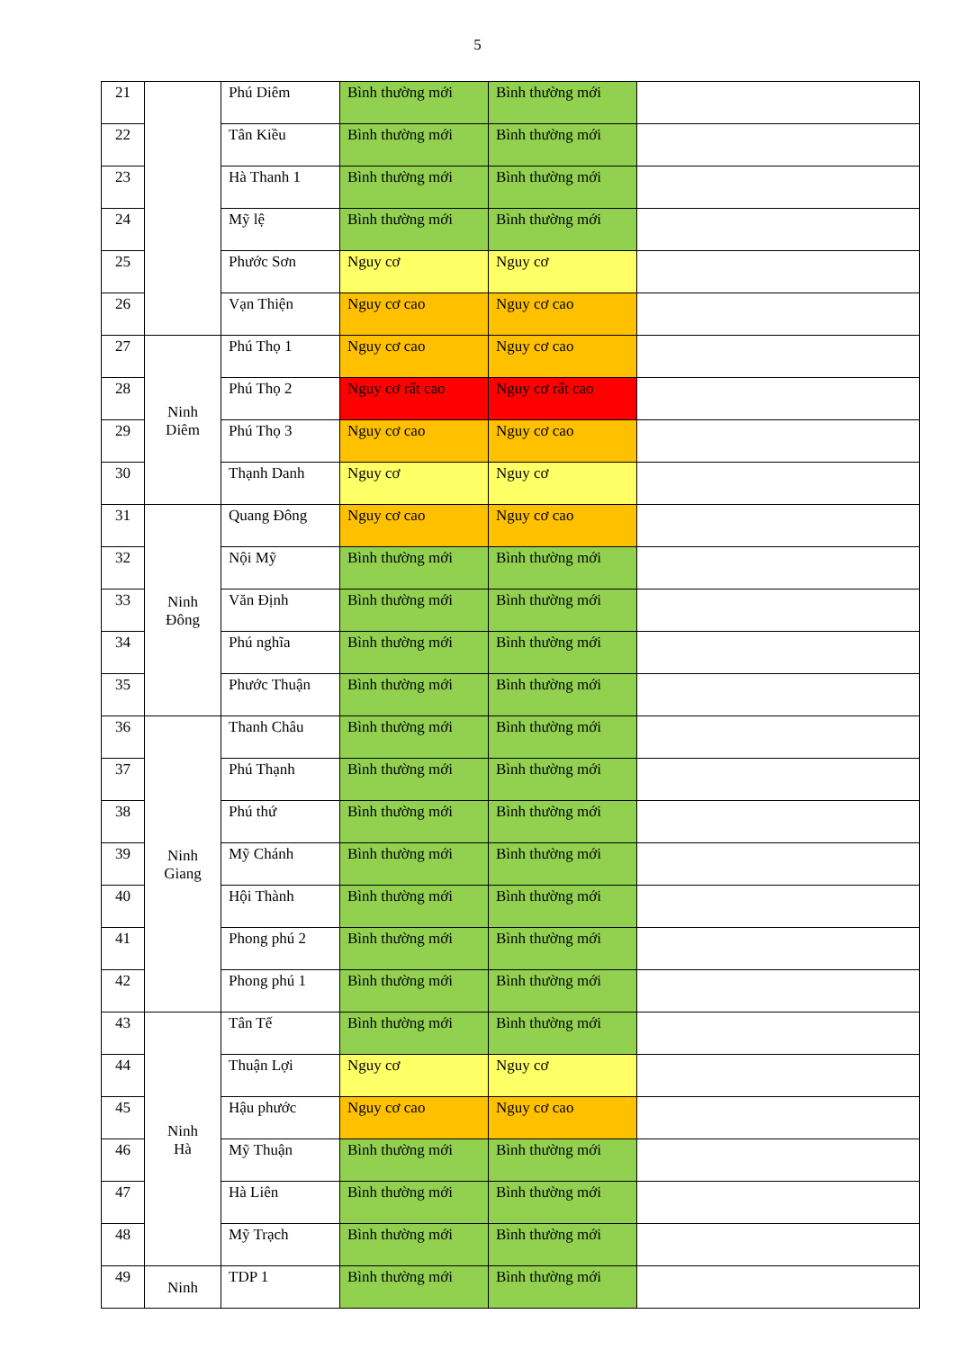5
| 21 | | Phú Diêm | Bình thường mới | Bình thường mới | |
| 22 | | Tân Kiều | Bình thường mới | Bình thường mới | |
| 23 | | Hà Thanh 1 | Bình thường mới | Bình thường mới | |
| 24 | | Mỹ lệ | Bình thường mới | Bình thường mới | |
| 25 | | Phước Sơn | Nguy cơ | Nguy cơ | |
| 26 | | Vạn Thiện | Nguy cơ cao | Nguy cơ cao | |
| 27 | Ninh Diêm | Phú Thọ 1 | Nguy cơ cao | Nguy cơ cao | |
| 28 | | Phú Thọ 2 | Nguy cơ rất cao | Nguy cơ rất cao | |
| 29 | | Phú Thọ 3 | Nguy cơ cao | Nguy cơ cao | |
| 30 | | Thạnh Danh | Nguy cơ | Nguy cơ | |
| 31 | Ninh Đông | Quang Đông | Nguy cơ cao | Nguy cơ cao | |
| 32 | | Nội Mỹ | Bình thường mới | Bình thường mới | |
| 33 | | Văn Định | Bình thường mới | Bình thường mới | |
| 34 | | Phú nghĩa | Bình thường mới | Bình thường mới | |
| 35 | | Phước Thuận | Bình thường mới | Bình thường mới | |
| 36 | Ninh Giang | Thanh Châu | Bình thường mới | Bình thường mới | |
| 37 | | Phú Thạnh | Bình thường mới | Bình thường mới | |
| 38 | | Phú thứ | Bình thường mới | Bình thường mới | |
| 39 | | Mỹ Chánh | Bình thường mới | Bình thường mới | |
| 40 | | Hội Thành | Bình thường mới | Bình thường mới | |
| 41 | | Phong phú 2 | Bình thường mới | Bình thường mới | |
| 42 | | Phong phú 1 | Bình thường mới | Bình thường mới | |
| 43 | Ninh Hà | Tân Tế | Bình thường mới | Bình thường mới | |
| 44 | | Thuận Lợi | Nguy cơ | Nguy cơ | |
| 45 | | Hậu phước | Nguy cơ cao | Nguy cơ cao | |
| 46 | | Mỹ Thuận | Bình thường mới | Bình thường mới | |
| 47 | | Hà Liên | Bình thường mới | Bình thường mới | |
| 48 | | Mỹ Trạch | Bình thường mới | Bình thường mới | |
| 49 | Ninh | TDP 1 | Bình thường mới | Bình thường mới | |